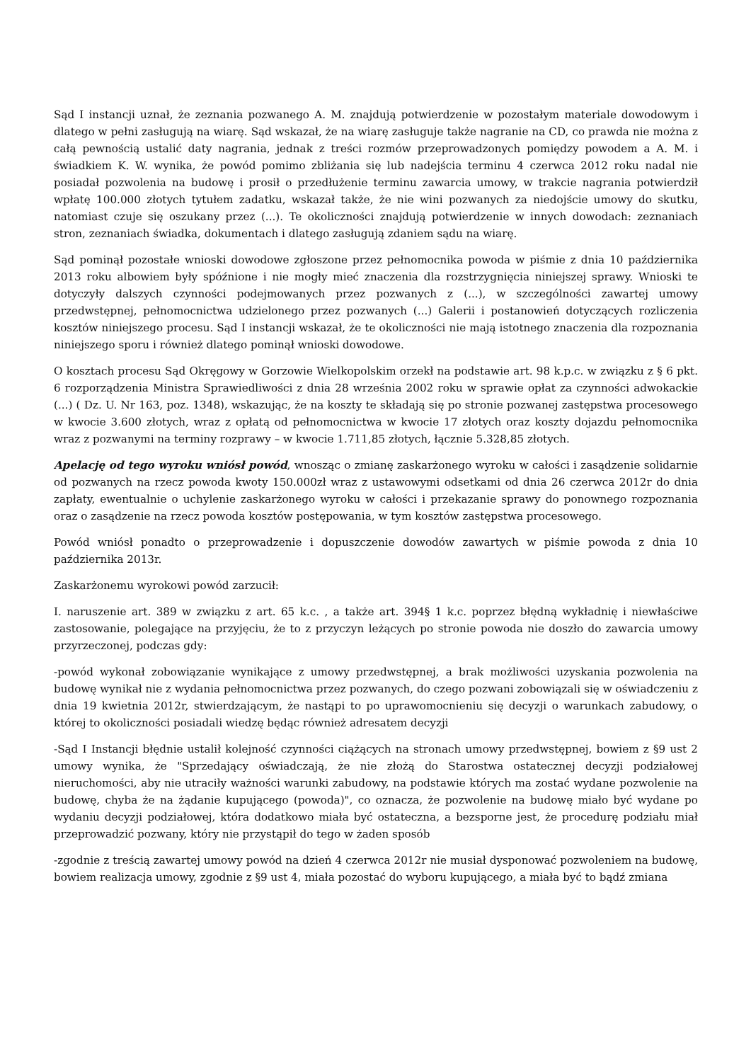Sąd I instancji uznał, że zeznania pozwanego A. M. znajdują potwierdzenie w pozostałym materiale dowodowym i dlatego w pełni zasługują na wiarę. Sąd wskazał, że na wiarę zasługuje także nagranie na CD, co prawda nie można z całą pewnością ustalić daty nagrania, jednak z treści rozmów przeprowadzonych pomiędzy powodem a A. M. i świadkiem K. W. wynika, że powód pomimo zbliżania się lub nadejścia terminu 4 czerwca 2012 roku nadal nie posiadał pozwolenia na budowę i prosił o przedłużenie terminu zawarcia umowy, w trakcie nagrania potwierdził wpłatę 100.000 złotych tytułem zadatku, wskazał także, że nie wini pozwanych za niedojście umowy do skutku, natomiast czuje się oszukany przez (...). Te okoliczności znajdują potwierdzenie w innych dowodach: zeznaniach stron, zeznaniach świadka, dokumentach i dlatego zasługują zdaniem sądu na wiarę.
Sąd pominął pozostałe wnioski dowodowe zgłoszone przez pełnomocnika powoda w piśmie z dnia 10 października 2013 roku albowiem były spóźnione i nie mogły mieć znaczenia dla rozstrzygnięcia niniejszej sprawy. Wnioski te dotyczyły dalszych czynności podejmowanych przez pozwanych z (...), w szczególności zawartej umowy przedwstępnej, pełnomocnictwa udzielonego przez pozwanych (...) Galerii i postanowień dotyczących rozliczenia kosztów niniejszego procesu. Sąd I instancji wskazał, że te okoliczności nie mają istotnego znaczenia dla rozpoznania niniejszego sporu i również dlatego pominął wnioski dowodowe.
O kosztach procesu Sąd Okręgowy w Gorzowie Wielkopolskim orzekł na podstawie art. 98 k.p.c. w związku z § 6 pkt. 6 rozporządzenia Ministra Sprawiedliwości z dnia 28 września 2002 roku w sprawie opłat za czynności adwokackie (...) ( Dz. U. Nr 163, poz. 1348), wskazując, że na koszty te składają się po stronie pozwanej zastępstwa procesowego w kwocie 3.600 złotych, wraz z opłatą od pełnomocnictwa w kwocie 17 złotych oraz koszty dojazdu pełnomocnika wraz z pozwanymi na terminy rozprawy – w kwocie 1.711,85 złotych, łącznie 5.328,85 złotych.
Apelację od tego wyroku wniósł powód, wnosząc o zmianę zaskarżonego wyroku w całości i zasądzenie solidarnie od pozwanych na rzecz powoda kwoty 150.000zł wraz z ustawowymi odsetkami od dnia 26 czerwca 2012r do dnia zapłaty, ewentualnie o uchylenie zaskarżonego wyroku w całości i przekazanie sprawy do ponownego rozpoznania oraz o zasądzenie na rzecz powoda kosztów postępowania, w tym kosztów zastępstwa procesowego.
Powód wniósł ponadto o przeprowadzenie i dopuszczenie dowodów zawartych w piśmie powoda z dnia 10 października 2013r.
Zaskarżonemu wyrokowi powód zarzucił:
I. naruszenie art. 389 w związku z art. 65 k.c. , a także art. 394§ 1 k.c. poprzez błędną wykładnię i niewłaściwe zastosowanie, polegające na przyjęciu, że to z przyczyn leżących po stronie powoda nie doszło do zawarcia umowy przyrzeczonej, podczas gdy:
-powód wykonał zobowiązanie wynikające z umowy przedwstępnej, a brak możliwości uzyskania pozwolenia na budowę wynikał nie z wydania pełnomocnictwa przez pozwanych, do czego pozwani zobowiązali się w oświadczeniu z dnia 19 kwietnia 2012r, stwierdzającym, że nastąpi to po uprawomocnieniu się decyzji o warunkach zabudowy, o której to okoliczności posiadali wiedzę będąc również adresatem decyzji
-Sąd I Instancji błędnie ustalił kolejność czynności ciążących na stronach umowy przedwstępnej, bowiem z §9 ust 2 umowy wynika, że "Sprzedający oświadczają, że nie złożą do Starostwa ostatecznej decyzji podziałowej nieruchomości, aby nie utraciły ważności warunki zabudowy, na podstawie których ma zostać wydane pozwolenie na budowę, chyba że na żądanie kupującego (powoda)", co oznacza, że pozwolenie na budowę miało być wydane po wydaniu decyzji podziałowej, która dodatkowo miała być ostateczna, a bezsporne jest, że procedurę podziału miał przeprowadzić pozwany, który nie przystąpił do tego w żaden sposób
-zgodnie z treścią zawartej umowy powód na dzień 4 czerwca 2012r nie musiał dysponować pozwoleniem na budowę, bowiem realizacja umowy, zgodnie z §9 ust 4, miała pozostać do wyboru kupującego, a miała być to bądź zmiana